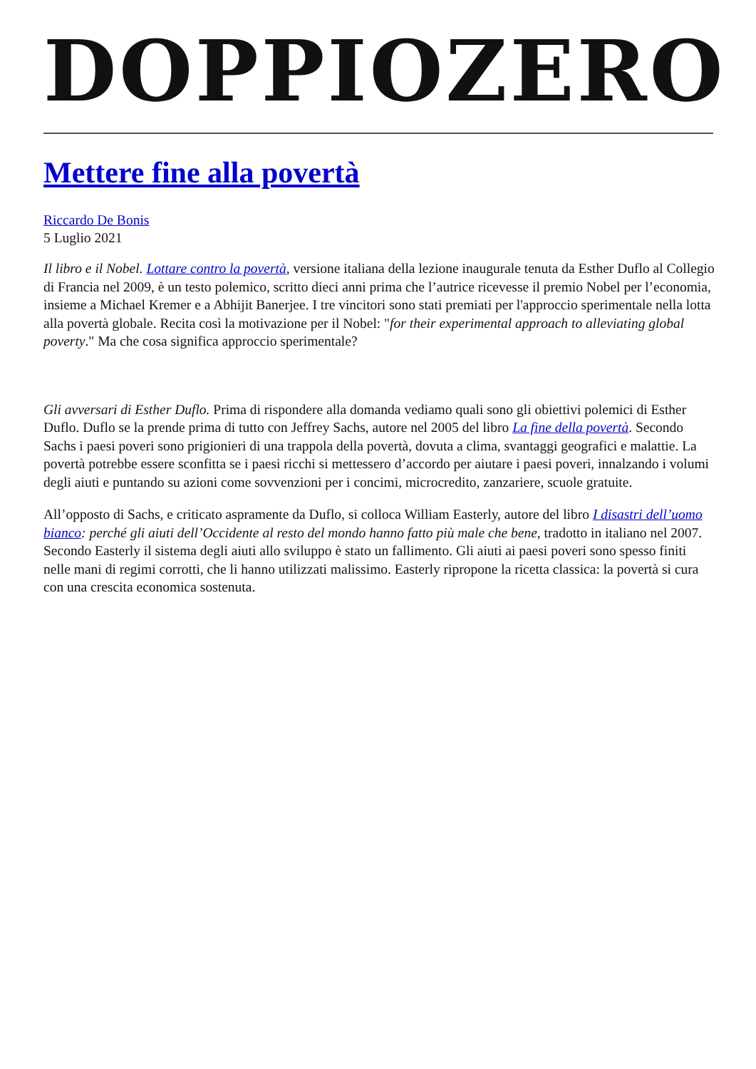DOPPIOZERO
Mettere fine alla povertà
Riccardo De Bonis
5 Luglio 2021
Il libro e il Nobel. Lottare contro la povertà, versione italiana della lezione inaugurale tenuta da Esther Duflo al Collegio di Francia nel 2009, è un testo polemico, scritto dieci anni prima che l’autrice ricevesse il premio Nobel per l’economia, insieme a Michael Kremer e a Abhijit Banerjee. I tre vincitori sono stati premiati per l'approccio sperimentale nella lotta alla povertà globale. Recita così la motivazione per il Nobel: "for their experimental approach to alleviating global poverty." Ma che cosa significa approccio sperimentale?
Gli avversari di Esther Duflo. Prima di rispondere alla domanda vediamo quali sono gli obiettivi polemici di Esther Duflo. Duflo se la prende prima di tutto con Jeffrey Sachs, autore nel 2005 del libro La fine della povertà. Secondo Sachs i paesi poveri sono prigionieri di una trappola della povertà, dovuta a clima, svantaggi geografici e malattie. La povertà potrebbe essere sconfitta se i paesi ricchi si mettessero d’accordo per aiutare i paesi poveri, innalzando i volumi degli aiuti e puntando su azioni come sovvenzioni per i concimi, microcredito, zanzariere, scuole gratuite.
All’opposto di Sachs, e criticato aspramente da Duflo, si colloca William Easterly, autore del libro I disastri dell’uomo bianco: perché gli aiuti dell’Occidente al resto del mondo hanno fatto più male che bene, tradotto in italiano nel 2007. Secondo Easterly il sistema degli aiuti allo sviluppo è stato un fallimento. Gli aiuti ai paesi poveri sono spesso finiti nelle mani di regimi corrotti, che li hanno utilizzati malissimo. Easterly ripropone la ricetta classica: la povertà si cura con una crescita economica sostenuta.